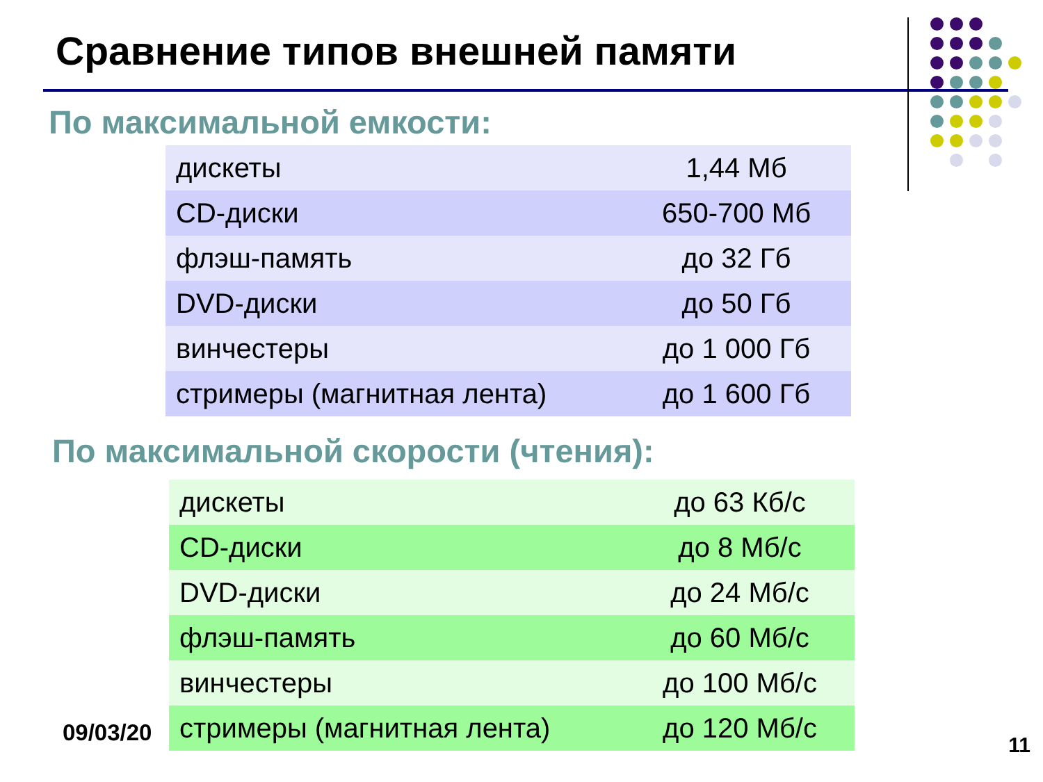Сравнение типов внешней памяти
По максимальной емкости:
| дискеты | 1,44 Мб |
| CD-диски | 650-700 Мб |
| флэш-память | до 32 Гб |
| DVD-диски | до 50 Гб |
| винчестеры | до 1 000 Гб |
| стримеры (магнитная лента) | до 1 600 Гб |
По максимальной скорости (чтения):
| дискеты | до 63 Кб/с |
| CD-диски | до 8 Мб/с |
| DVD-диски | до 24 Мб/с |
| флэш-память | до 60 Мб/с |
| винчестеры | до 100 Мб/с |
| стримеры (магнитная лента) | до 120 Мб/с |
09/03/20 11